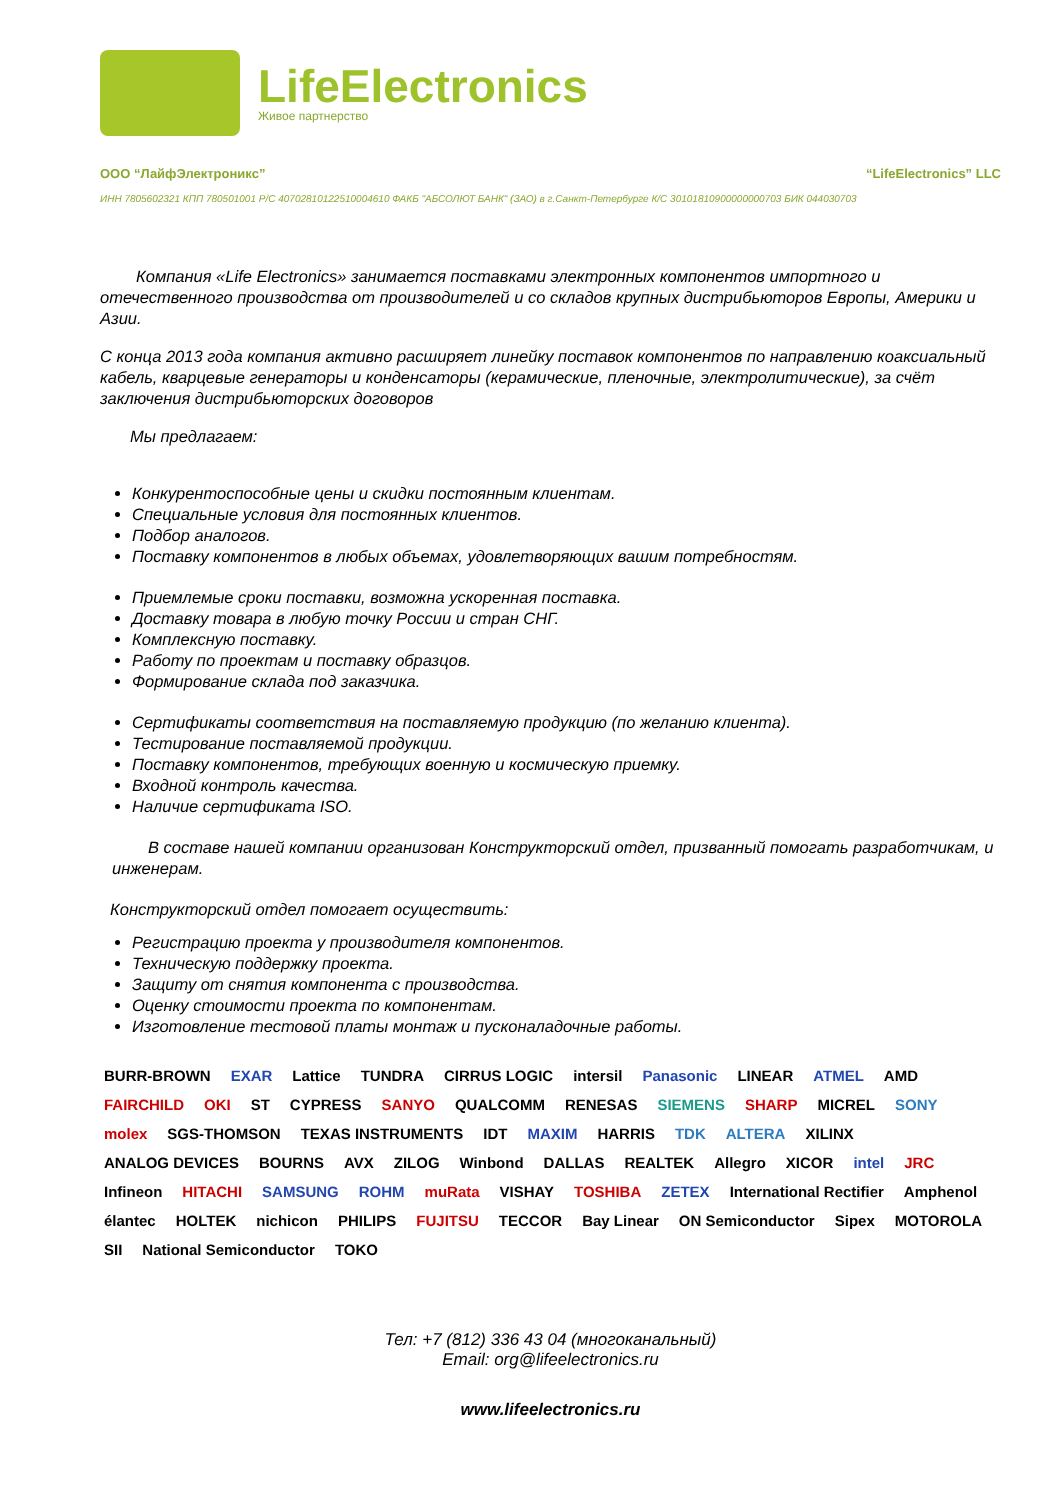LifeElectronics
Живое партнерство
ООО “ЛайфЭлектроникс” “LifeElectronics” LLC
ИНН 7805602321 КПП 780501001 Р/С 40702810122510004610 ФАКБ "АБСОЛЮТ БАНК" (ЗАО) в г.Санкт-Петербурге К/С 30101810900000000703 БИК 044030703
Компания «Life Electronics» занимается поставками электронных компонентов импортного и отечественного производства от производителей и со складов крупных дистрибьюторов Европы, Америки и Азии.
С конца 2013 года компания активно расширяет линейку поставок компонентов по направлению коаксиальный кабель, кварцевые генераторы и конденсаторы (керамические, пленочные, электролитические), за счёт заключения дистрибьюторских договоров
Мы предлагаем:
Конкурентоспособные цены и скидки постоянным клиентам.
Специальные условия для постоянных клиентов.
Подбор аналогов.
Поставку компонентов в любых объемах, удовлетворяющих вашим потребностям.
Приемлемые сроки поставки, возможна ускоренная поставка.
Доставку товара в любую точку России и стран СНГ.
Комплексную поставку.
Работу по проектам и поставку образцов.
Формирование склада под заказчика.
Сертификаты соответствия на поставляемую продукцию (по желанию клиента).
Тестирование поставляемой продукции.
Поставку компонентов, требующих военную и космическую приемку.
Входной контроль качества.
Наличие сертификата ISO.
В составе нашей компании организован Конструкторский отдел, призванный помогать разработчикам, и инженерам.
Конструкторский отдел помогает осуществить:
Регистрацию проекта у производителя компонентов.
Техническую поддержку проекта.
Защиту от снятия компонента с производства.
Оценку стоимости проекта по компонентам.
Изготовление тестовой платы монтаж и пусконаладочные работы.
BURR-BROWN EXAR Lattice TUNDRA CIRRUS LOGIC intersil Panasonic LINEAR ATMEL AMD FAIRCHILD OKI ST CYPRESS SANYO QUALCOMM RENESAS SIEMENS SHARP MICREL SONY molex SGS-THOMSON TEXAS INSTRUMENTS IDT MAXIM HARRIS TDK ALTERA XILINX ANALOG DEVICES BOURNS AVX ZILOG Winbond DALLAS REALTEK Allegro XICOR intel JRC Infineon HITACHI SAMSUNG ROHM muRata VISHAY TOSHIBA ZETEX International Rectifier Amphenol élantec HOLTEK nichicon PHILIPS FUJITSU TECCOR Bay Linear ON Semiconductor Sipex MOTOROLA SII National Semiconductor TOKO
Тел: +7 (812) 336 43 04 (многоканальный)
Email: org@lifeelectronics.ru
www.lifeelectronics.ru